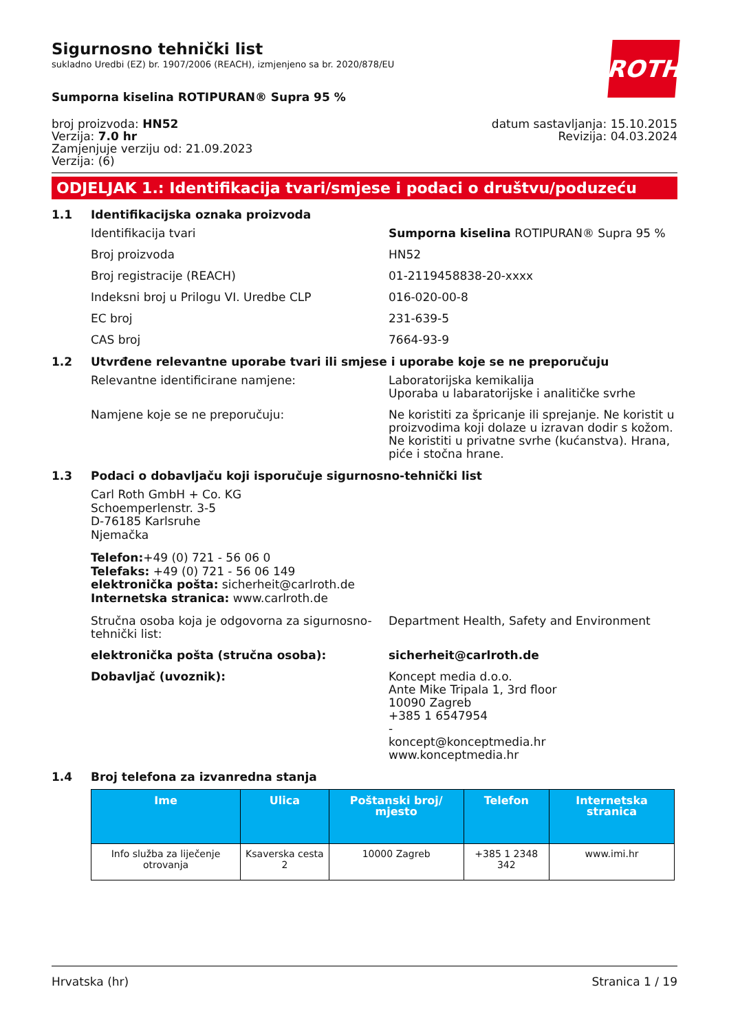Sigurnosno tehnički list
sukladno Uredbi (EZ) br. 1907/2006 (REACH), izmjenjeno sa br. 2020/878/EU
ROTH
Sumporna kiselina ROTIPURAN® Supra 95 %
broj proizvoda: HN52
Verzija: 7.0 hr
Zamjenjuje verziju od: 21.09.2023
Verzija: (6)
datum sastavljanja: 15.10.2015
Revizija: 04.03.2024
ODJELJAK 1.: Identifikacija tvari/smjese i podaci o društvu/poduzeću
1.1 Identifikacijska oznaka proizvoda
Identifikacija tvari Sumporna kiselina ROTIPURAN® Supra 95 %
Broj proizvoda HN52
Broj registracije (REACH) 01-2119458838-20-xxxx
Indeksni broj u Prilogu VI. Uredbe CLP 016-020-00-8
EC broj 231-639-5
CAS broj 7664-93-9
1.2 Utvrđene relevantne uporabe tvari ili smjese i uporabe koje se ne preporučuju
Relevantne identificirane namjene: Laboratorijska kemikalija
Uporaba u labaratorijske i analitičke svrhe
Namjene koje se ne preporučuju: Ne koristiti za špricanje ili sprejanje. Ne koristit u proizvodima koji dolaze u izravan dodir s kožom. Ne koristiti u privatne svrhe (kućanstva). Hrana, piće i stočna hrane.
1.3 Podaci o dobavljaču koji isporučuje sigurnosno-tehnički list
Carl Roth GmbH + Co. KG
Schoemperlenstr. 3-5
D-76185 Karlsruhe
Njemačka
Telefon:+49 (0) 721 - 56 06 0
Telefaks: +49 (0) 721 - 56 06 149
elektronička pošta: sicherheit@carlroth.de
Internetska stranica: www.carlroth.de
Stručna osoba koja je odgovorna za sigurnosno-tehnički list:
Department Health, Safety and Environment
elektronička pošta (stručna osoba): sicherheit@carlroth.de
Dobavljač (uvoznik): Koncept media d.o.o.
Ante Mike Tripala 1, 3rd floor
10090 Zagreb
+385 1 6547954
-
koncept@konceptmedia.hr
www.konceptmedia.hr
1.4 Broj telefona za izvanredna stanja
| Ime | Ulica | Poštanski broj/ mjesto | Telefon | Internetska stranica |
| --- | --- | --- | --- | --- |
| Info služba za liječenje otrovanja | Ksaverska cesta 2 | 10000 Zagreb | +385 1 2348 342 | www.imi.hr |
Hrvatska (hr) Stranica 1 / 19